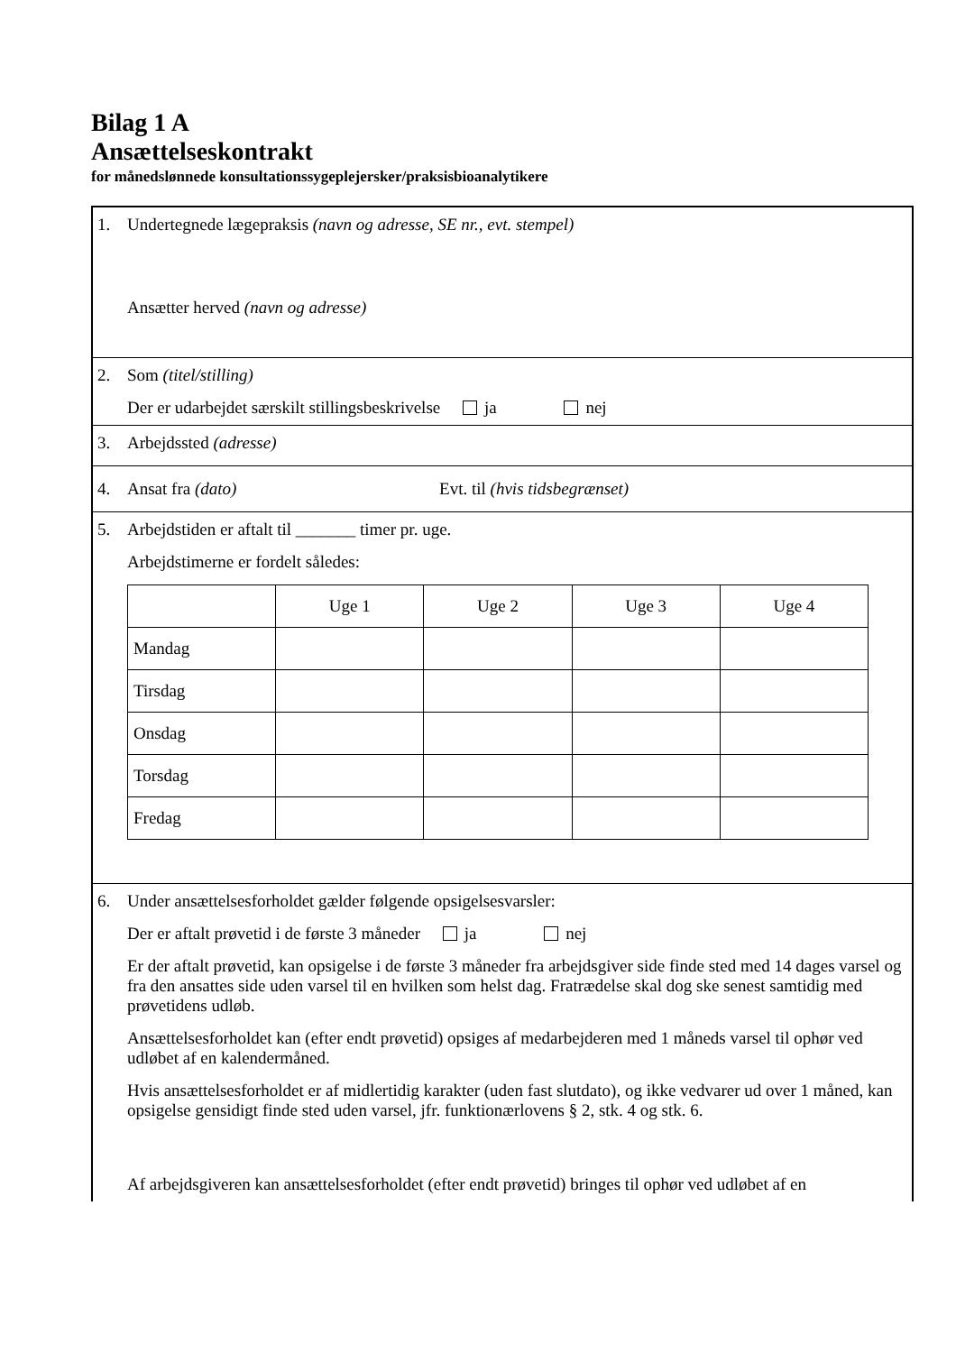Bilag 1 A
Ansættelseskontrakt
for månedslønnede konsultationssygeplejersker/praksisbioanalytikere
1.
Undertegnede lægepraksis (navn og adresse, SE nr., evt. stempel)
Ansætter herved (navn og adresse)
2.
Som (titel/stilling)
Der er udarbejdet særskilt stillingsbeskrivelse ja nej
3. Arbejdssted (adresse)
4. Ansat fra (dato) Evt. til (hvis tidsbegrænset)
5.
Arbejdstiden er aftalt til _______ timer pr. uge.
Arbejdstimerne er fordelt således:
| | Uge 1 | Uge 2 | Uge 3 | Uge 4 |
| Mandag | | | | |
| Tirsdag | | | | |
| Onsdag | | | | |
| Torsdag | | | | |
| Fredag | | | | |
6.
Under ansættelsesforholdet gælder følgende opsigelsesvarsler:
Der er aftalt prøvetid i de første 3 måneder ja nej
Er der aftalt prøvetid, kan opsigelse i de første 3 måneder fra arbejdsgiver side finde sted med 14 dages varsel og fra den ansattes side uden varsel til en hvilken som helst dag. Fratrædelse skal dog ske senest samtidig med prøvetidens udløb.
Ansættelsesforholdet kan (efter endt prøvetid) opsiges af medarbejderen med 1 måneds varsel til ophør ved udløbet af en kalendermåned.
Hvis ansættelsesforholdet er af midlertidig karakter (uden fast slutdato), og ikke vedvarer ud over 1 måned, kan opsigelse gensidigt finde sted uden varsel, jfr. funktionærlovens § 2, stk. 4 og stk. 6.
Af arbejdsgiveren kan ansættelsesforholdet (efter endt prøvetid) bringes til ophør ved udløbet af en